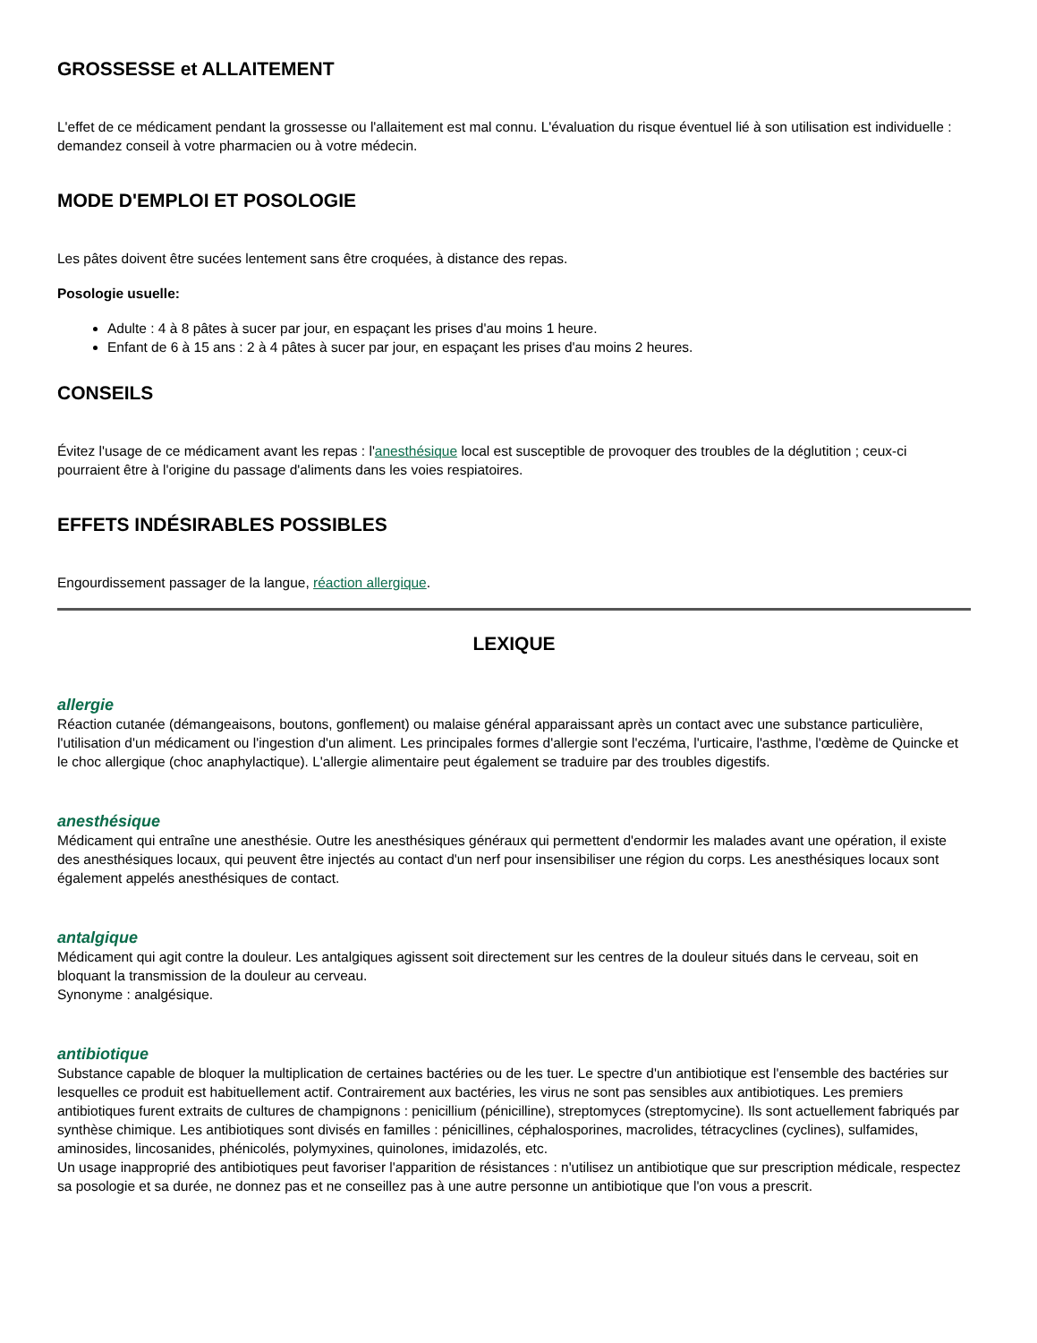GROSSESSE et ALLAITEMENT
L'effet de ce médicament pendant la grossesse ou l'allaitement est mal connu. L'évaluation du risque éventuel lié à son utilisation est individuelle : demandez conseil à votre pharmacien ou à votre médecin.
MODE D'EMPLOI ET POSOLOGIE
Les pâtes doivent être sucées lentement sans être croquées, à distance des repas.
Posologie usuelle:
Adulte : 4 à 8 pâtes à sucer par jour, en espaçant les prises d'au moins 1 heure.
Enfant de 6 à 15 ans : 2 à 4 pâtes à sucer par jour, en espaçant les prises d'au moins 2 heures.
CONSEILS
Évitez l'usage de ce médicament avant les repas : l'anesthésique local est susceptible de provoquer des troubles de la déglutition ; ceux-ci pourraient être à l'origine du passage d'aliments dans les voies respiatoires.
EFFETS INDÉSIRABLES POSSIBLES
Engourdissement passager de la langue, réaction allergique.
LEXIQUE
allergie
Réaction cutanée (démangeaisons, boutons, gonflement) ou malaise général apparaissant après un contact avec une substance particulière, l'utilisation d'un médicament ou l'ingestion d'un aliment. Les principales formes d'allergie sont l'eczéma, l'urticaire, l'asthme, l'œdème de Quincke et le choc allergique (choc anaphylactique). L'allergie alimentaire peut également se traduire par des troubles digestifs.
anesthésique
Médicament qui entraîne une anesthésie. Outre les anesthésiques généraux qui permettent d'endormir les malades avant une opération, il existe des anesthésiques locaux, qui peuvent être injectés au contact d'un nerf pour insensibiliser une région du corps. Les anesthésiques locaux sont également appelés anesthésiques de contact.
antalgique
Médicament qui agit contre la douleur. Les antalgiques agissent soit directement sur les centres de la douleur situés dans le cerveau, soit en bloquant la transmission de la douleur au cerveau.
Synonyme : analgésique.
antibiotique
Substance capable de bloquer la multiplication de certaines bactéries ou de les tuer. Le spectre d'un antibiotique est l'ensemble des bactéries sur lesquelles ce produit est habituellement actif. Contrairement aux bactéries, les virus ne sont pas sensibles aux antibiotiques. Les premiers antibiotiques furent extraits de cultures de champignons : penicillium (pénicilline), streptomyces (streptomycine). Ils sont actuellement fabriqués par synthèse chimique. Les antibiotiques sont divisés en familles : pénicillines, céphalosporines, macrolides, tétracyclines (cyclines), sulfamides, aminosides, lincosanides, phénicolés, polymyxines, quinolones, imidazolés, etc.
Un usage inapproprié des antibiotiques peut favoriser l'apparition de résistances : n'utilisez un antibiotique que sur prescription médicale, respectez sa posologie et sa durée, ne donnez pas et ne conseillez pas à une autre personne un antibiotique que l'on vous a prescrit.